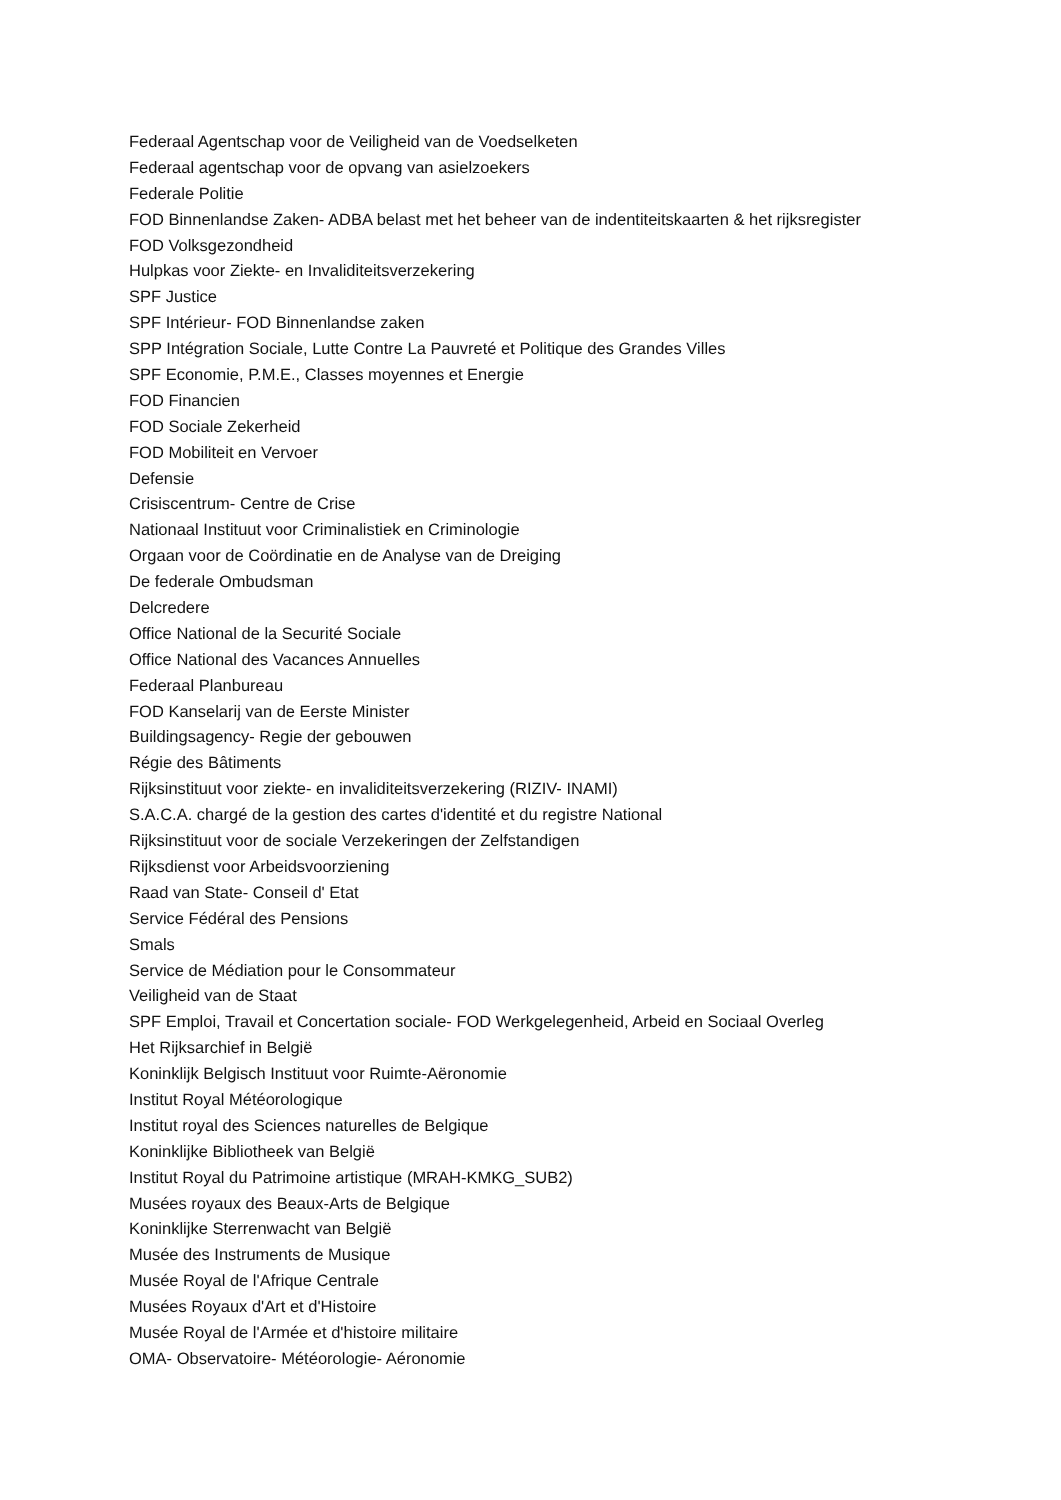Federaal Agentschap voor de Veiligheid van de Voedselketen
Federaal agentschap voor de opvang van asielzoekers
Federale Politie
FOD Binnenlandse Zaken- ADBA belast met het beheer van de indentiteitskaarten & het rijksregister
FOD Volksgezondheid
Hulpkas voor Ziekte- en Invaliditeitsverzekering
SPF Justice
SPF Intérieur- FOD Binnenlandse zaken
SPP Intégration Sociale, Lutte Contre La Pauvreté et Politique des Grandes Villes
SPF Economie, P.M.E., Classes moyennes et Energie
FOD Financien
FOD Sociale Zekerheid
FOD Mobiliteit en Vervoer
Defensie
Crisiscentrum- Centre de Crise
Nationaal Instituut voor Criminalistiek en Criminologie
Orgaan voor de Coördinatie en de Analyse van de Dreiging
De federale Ombudsman
Delcredere
Office National de la Securité Sociale
Office National des Vacances Annuelles
Federaal Planbureau
FOD Kanselarij van de Eerste Minister
Buildingsagency- Regie der gebouwen
Régie des Bâtiments
Rijksinstituut voor ziekte- en invaliditeitsverzekering (RIZIV- INAMI)
S.A.C.A. chargé de la gestion des cartes d'identité et du registre National
Rijksinstituut voor de sociale Verzekeringen der Zelfstandigen
Rijksdienst voor Arbeidsvoorziening
Raad van State- Conseil d' Etat
Service Fédéral des Pensions
Smals
Service de Médiation pour le Consommateur
Veiligheid van de Staat
SPF Emploi, Travail et Concertation sociale- FOD Werkgelegenheid, Arbeid en Sociaal Overleg
Het Rijksarchief in België
Koninklijk Belgisch Instituut voor Ruimte-Aëronomie
Institut Royal Météorologique
Institut royal des Sciences naturelles de Belgique
Koninklijke Bibliotheek van België
Institut Royal du Patrimoine artistique (MRAH-KMKG_SUB2)
Musées royaux des Beaux-Arts de Belgique
Koninklijke Sterrenwacht van België
Musée des Instruments de Musique
Musée Royal de l'Afrique Centrale
Musées Royaux d'Art et d'Histoire
Musée Royal de l'Armée et d'histoire militaire
OMA- Observatoire- Météorologie- Aéronomie